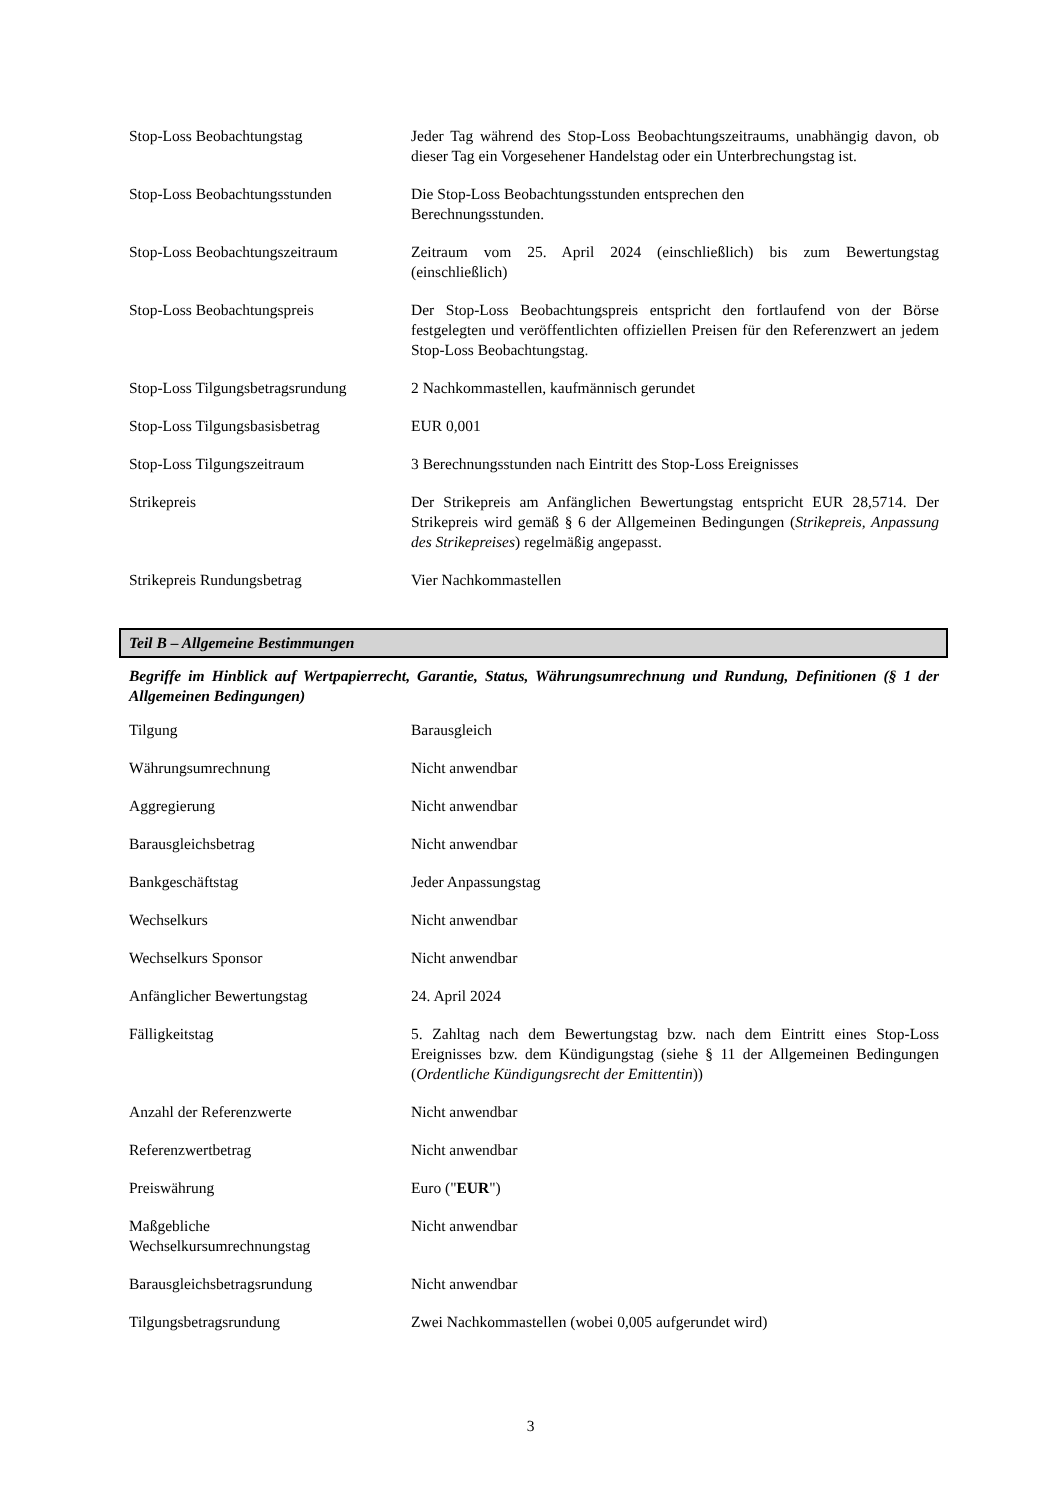| Stop-Loss Beobachtungstag | Jeder Tag während des Stop-Loss Beobachtungszeitraums, unabhängig davon, ob dieser Tag ein Vorgesehener Handelstag oder ein Unterbrechungstag ist. |
| Stop-Loss Beobachtungsstunden | Die Stop-Loss Beobachtungsstunden entsprechen den Berechnungsstunden. |
| Stop-Loss Beobachtungszeitraum | Zeitraum vom 25. April 2024 (einschließlich) bis zum Bewertungstag (einschließlich) |
| Stop-Loss Beobachtungspreis | Der Stop-Loss Beobachtungspreis entspricht den fortlaufend von der Börse festgelegten und veröffentlichten offiziellen Preisen für den Referenzwert an jedem Stop-Loss Beobachtungstag. |
| Stop-Loss Tilgungsbetragsrundung | 2 Nachkommastellen, kaufmännisch gerundet |
| Stop-Loss Tilgungsbasisbetrag | EUR 0,001 |
| Stop-Loss Tilgungszeitraum | 3 Berechnungsstunden nach Eintritt des Stop-Loss Ereignisses |
| Strikepreis | Der Strikepreis am Anfänglichen Bewertungstag entspricht EUR 28,5714. Der Strikepreis wird gemäß § 6 der Allgemeinen Bedingungen ( Strikepreis, Anpassung des Strikepreises ) regelmäßig angepasst. |
| Strikepreis Rundungsbetrag | Vier Nachkommastellen |
Teil B – Allgemeine Bestimmungen
Begriffe im Hinblick auf Wertpapierrecht, Garantie, Status, Währungsumrechnung und Rundung, Definitionen (§ 1 der Allgemeinen Bedingungen)
| Tilgung | Barausgleich |
| Währungsumrechnung | Nicht anwendbar |
| Aggregierung | Nicht anwendbar |
| Barausgleichsbetrag | Nicht anwendbar |
| Bankgeschäftstag | Jeder Anpassungstag |
| Wechselkurs | Nicht anwendbar |
| Wechselkurs Sponsor | Nicht anwendbar |
| Anfänglicher Bewertungstag | 24. April 2024 |
| Fälligkeitstag | 5. Zahltag nach dem Bewertungstag bzw. nach dem Eintritt eines Stop-Loss Ereignisses bzw. dem Kündigungstag (siehe § 11 der Allgemeinen Bedingungen ( Ordentliche Kündigungsrecht der Emittentin )) |
| Anzahl der Referenzwerte | Nicht anwendbar |
| Referenzwertbetrag | Nicht anwendbar |
| Preiswährung | Euro (" EUR ") |
| Maßgebliche Wechselkursumrechnungstag | Nicht anwendbar |
| Barausgleichsbetragsrundung | Nicht anwendbar |
| Tilgungsbetragsrundung | Zwei Nachkommastellen (wobei 0,005 aufgerundet wird) |
3